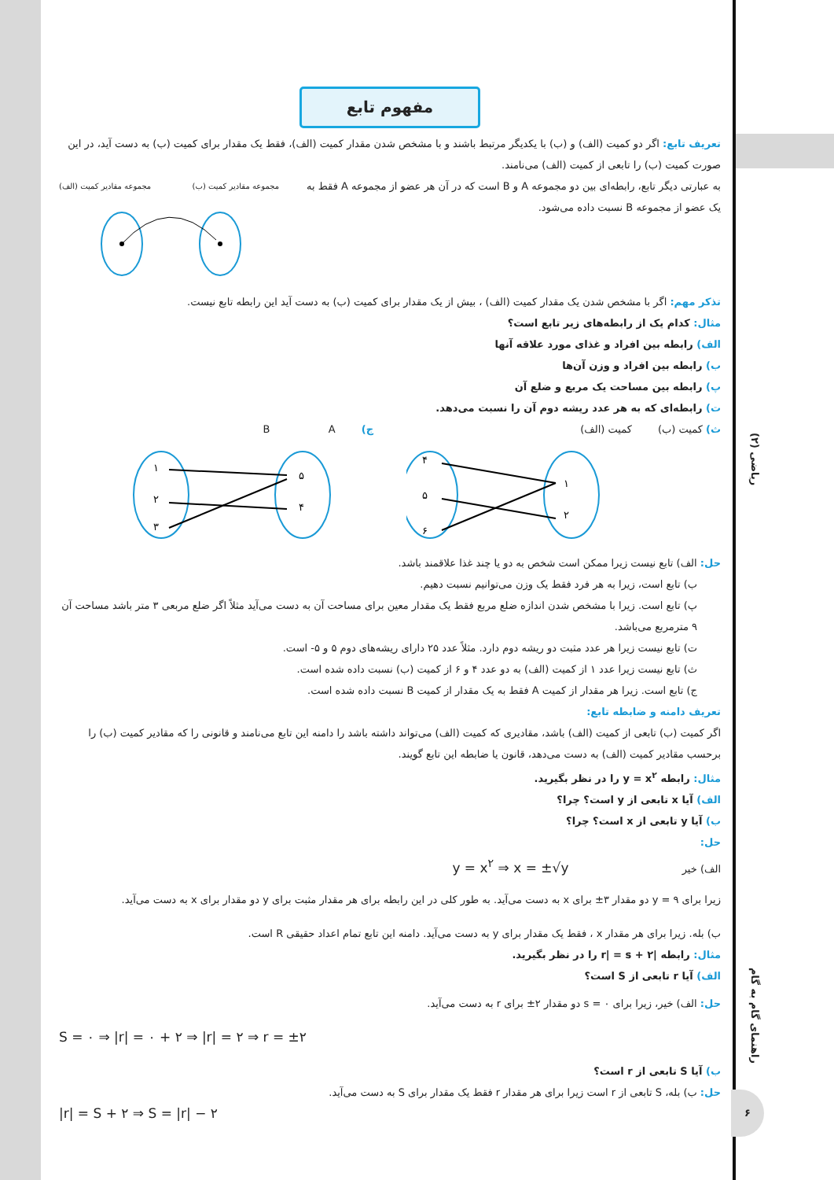ریاضی (۲)
راهنمای گام به گام
۶
مفهوم تابع
تعریف تابع: اگر دو کمیت (الف) و (ب) با یکدیگر مرتبط باشند و با مشخص شدن مقدار کمیت (الف)، فقط یک مقدار برای کمیت (ب) به دست آید، در این صورت کمیت (ب) را تابعی از کمیت (الف) می‌نامند.
به عبارتی دیگر تابع، رابطه‌ای بین دو مجموعه A و B است که در آن هر عضو از مجموعه A فقط به یک عضو از مجموعه B نسبت داده می‌شود.
مجموعه مقادیر کمیت (الف) مجموعه مقادیر کمیت (ب)
تذکر مهم: اگر با مشخص شدن یک مقدار کمیت (الف) ، بیش از یک مقدار برای کمیت (ب) به دست آید این رابطه تابع نیست.
مثال: کدام یک از رابطه‌های زیر تابع است؟
الف) رابطه بین افراد و غذای مورد علاقه آنها
ب) رابطه بین افراد و وزن آن‌ها
پ) رابطه بین مساحت یک مربع و ضلع آن
ت) رابطه‌ای که به هر عدد ریشه دوم آن را نسبت می‌دهد.
ث) کمیت (ب) کمیت (الف)
۱
۲
۴
۵
۶
ج) B A
۱
۲
۳
۵
۴
حل: الف) تابع نیست زیرا ممکن است شخص به دو یا چند غذا علاقمند باشد.
ب) تابع است، زیرا به هر فرد فقط یک وزن می‌توانیم نسبت دهیم.
پ) تابع است. زیرا با مشخص شدن اندازه ضلع مربع فقط یک مقدار معین برای مساحت آن به دست می‌آید مثلاً اگر ضلع مربعی ۳ متر باشد مساحت آن ۹ مترمربع می‌باشد.
ت) تابع نیست زیرا هر عدد مثبت دو ریشه دوم دارد. مثلاً عدد ۲۵ دارای ریشه‌های دوم ۵ و ۵- است.
ث) تابع نیست زیرا عدد ۱ از کمیت (الف) به دو عدد ۴ و ۶ از کمیت (ب) نسبت داده شده است.
ج) تابع است. زیرا هر مقدار از کمیت A فقط به یک مقدار از کمیت B نسبت داده شده است.
تعریف دامنه و ضابطه تابع:
اگر کمیت (ب) تابعی از کمیت (الف) باشد، مقادیری که کمیت (الف) می‌تواند داشته باشد را دامنه این تابع می‌نامند و قانونی را که مقادیر کمیت (ب) را برحسب مقادیر کمیت (الف) به دست می‌دهد، قانون یا ضابطه این تابع گویند.
مثال: رابطه y = x<sup>۲</sup> را در نظر بگیرید.
الف) آیا x تابعی از y است؟ چرا؟
ب) آیا y تابعی از x است؟ چرا؟
حل:
الف) خیر y = x<sup>۲</sup> ⇒ x = ±√y
زیرا برای y = ۹ دو مقدار ۳± برای x به دست می‌آید. به طور کلی در این رابطه برای هر مقدار مثبت برای y دو مقدار برای x به دست می‌آید.
ب) بله. زیرا برای هر مقدار x ، فقط یک مقدار برای y به دست می‌آید. دامنه این تابع تمام اعداد حقیقی R است.
مثال: رابطه |r| = s + ۲ را در نظر بگیرید.
الف) آیا r تابعی از S است؟
حل: الف) خیر، زیرا برای s = ۰ دو مقدار ۲± برای r به دست می‌آید.
S = ۰ ⇒ |r| = ۰ + ۲ ⇒ |r| = ۲ ⇒ r = ±۲
ب) آیا S تابعی از r است؟
حل: ب) بله، S تابعی از r است زیرا برای هر مقدار r فقط یک مقدار برای S به دست می‌آید.
|r| = S + ۲ ⇒ S = |r| − ۲